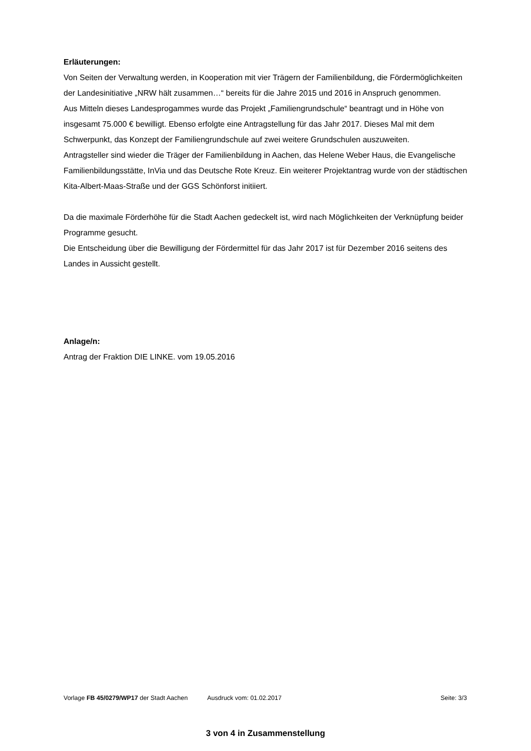Erläuterungen:
Von Seiten der Verwaltung werden, in Kooperation mit vier Trägern der Familienbildung, die Fördermöglichkeiten der Landesinitiative „NRW hält zusammen…“ bereits für die Jahre 2015 und 2016 in Anspruch genommen.
Aus Mitteln dieses Landesprogammes wurde das Projekt „Familiengrundschule“ beantragt und in Höhe von insgesamt 75.000 € bewilligt. Ebenso erfolgte eine Antragstellung für das Jahr 2017. Dieses Mal mit dem Schwerpunkt, das Konzept der Familiengrundschule auf zwei weitere Grundschulen auszuweiten.
Antragsteller sind wieder die Träger der Familienbildung in Aachen, das Helene Weber Haus, die Evangelische Familienbildungsstätte, InVia und das Deutsche Rote Kreuz. Ein weiterer Projektantrag wurde von der städtischen Kita-Albert-Maas-Straße und der GGS Schönforst initiiert.
Da die maximale Förderhöhe für die Stadt Aachen gedeckelt ist, wird nach Möglichkeiten der Verknüpfung beider Programme gesucht.
Die Entscheidung über die Bewilligung der Fördermittel für das Jahr 2017 ist für Dezember 2016 seitens des Landes in Aussicht gestellt.
Anlage/n:
Antrag der Fraktion DIE LINKE. vom 19.05.2016
Vorlage FB 45/0279/WP17 der Stadt Aachen Ausdruck vom: 01.02.2017 Seite: 3/3
3 von 4 in Zusammenstellung